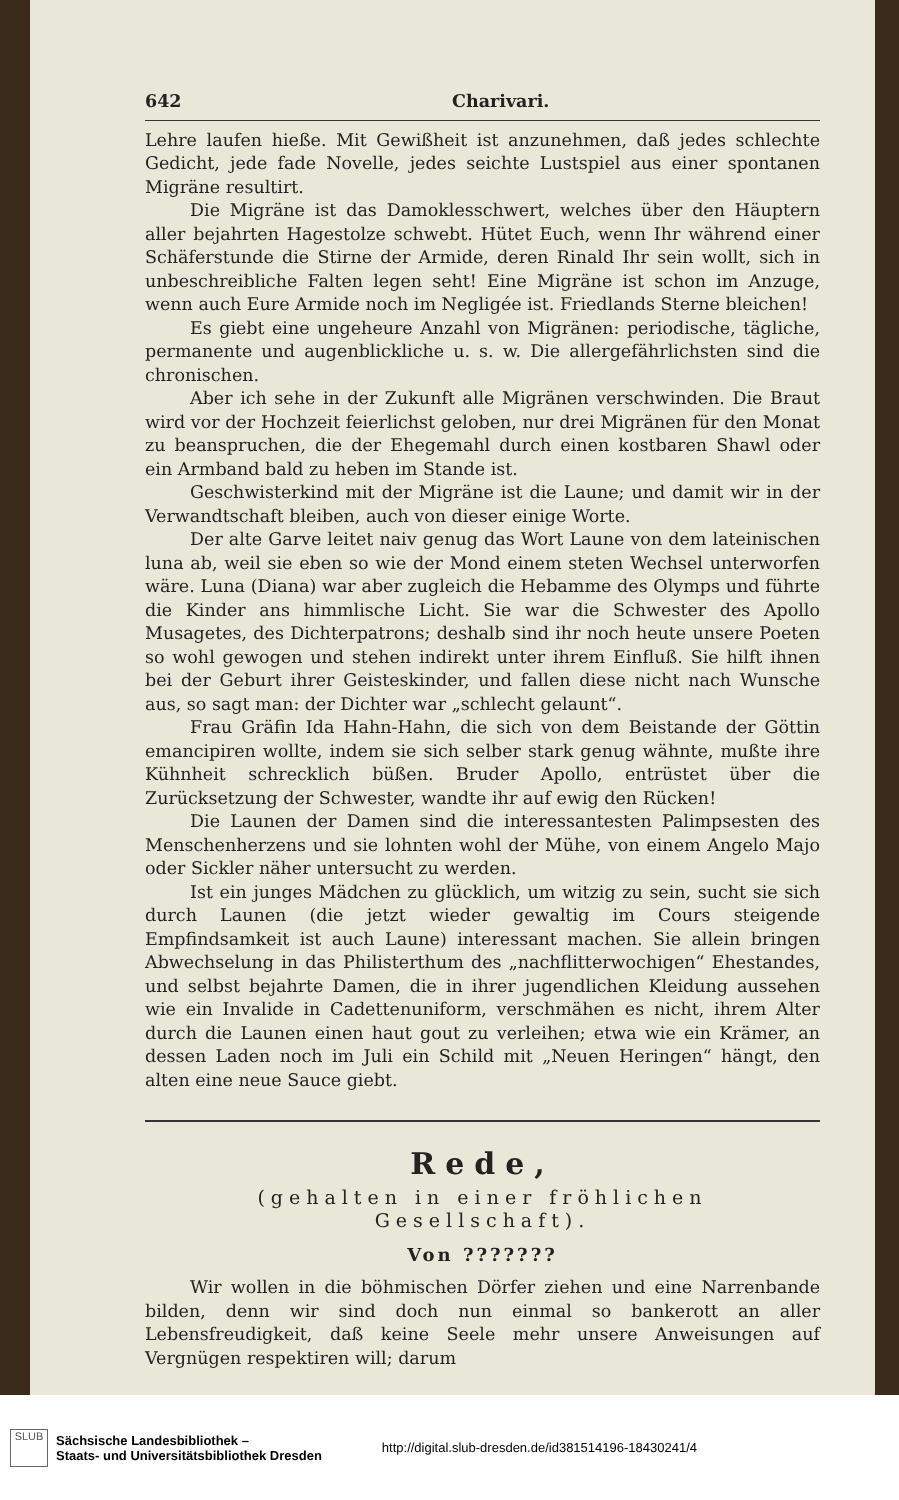642 Charivari.
Lehre laufen hieße. Mit Gewißheit ist anzunehmen, daß jedes schlechte Gedicht, jede fade Novelle, jedes seichte Lustspiel aus einer spontanen Migräne resultirt.
Die Migräne ist das Damoklesschwert, welches über den Häuptern aller bejahrten Hagestolze schwebt. Hütet Euch, wenn Ihr während einer Schäferstunde die Stirne der Armide, deren Rinald Ihr sein wollt, sich in unbeschreibliche Falten legen seht! Eine Migräne ist schon im Anzuge, wenn auch Eure Armide noch im Negligée ist. Friedlands Sterne bleichen!
Es giebt eine ungeheure Anzahl von Migränen: periodische, tägliche, permanente und augenblickliche u. s. w. Die allergefährlichsten sind die chronischen.
Aber ich sehe in der Zukunft alle Migränen verschwinden. Die Braut wird vor der Hochzeit feierlichst geloben, nur drei Migränen für den Monat zu beanspruchen, die der Ehegemahl durch einen kostbaren Shawl oder ein Armband bald zu heben im Stande ist.
Geschwisterkind mit der Migräne ist die Laune; und damit wir in der Verwandtschaft bleiben, auch von dieser einige Worte.
Der alte Garve leitet naiv genug das Wort Laune von dem lateinischen luna ab, weil sie eben so wie der Mond einem steten Wechsel unterworfen wäre. Luna (Diana) war aber zugleich die Hebamme des Olymps und führte die Kinder ans himmlische Licht. Sie war die Schwester des Apollo Musagetes, des Dichterpatrons; deshalb sind ihr noch heute unsere Poeten so wohl gewogen und stehen indirekt unter ihrem Einfluß. Sie hilft ihnen bei der Geburt ihrer Geisteskinder, und fallen diese nicht nach Wunsche aus, so sagt man: der Dichter war „schlecht gelaunt“.
Frau Gräfin Ida Hahn-Hahn, die sich von dem Beistande der Göttin emancipiren wollte, indem sie sich selber stark genug wähnte, mußte ihre Kühnheit schrecklich büßen. Bruder Apollo, entrüstet über die Zurücksetzung der Schwester, wandte ihr auf ewig den Rücken!
Die Launen der Damen sind die interessantesten Palimpsesten des Menschenherzens und sie lohnten wohl der Mühe, von einem Angelo Majo oder Sickler näher untersucht zu werden.
Ist ein junges Mädchen zu glücklich, um witzig zu sein, sucht sie sich durch Launen (die jetzt wieder gewaltig im Cours steigende Empfindsamkeit ist auch Laune) interessant machen. Sie allein bringen Abwechselung in das Philisterthum des „nachflitterwochigen“ Ehestandes, und selbst bejahrte Damen, die in ihrer jugendlichen Kleidung aussehen wie ein Invalide in Cadettenuniform, verschmähen es nicht, ihrem Alter durch die Launen einen haut gout zu verleihen; etwa wie ein Krämer, an dessen Laden noch im Juli ein Schild mit „Neuen Heringen“ hängt, den alten eine neue Sauce giebt.
Rede,
(gehalten in einer fröhlichen Gesellschaft).
Von ???????
Wir wollen in die böhmischen Dörfer ziehen und eine Narrenbande bilden, denn wir sind doch nun einmal so bankerott an aller Lebensfreudigkeit, daß keine Seele mehr unsere Anweisungen auf Vergnügen respektiren will; darum
SLUB
Sächsische Landesbibliothek –
Staats- und Universitätsbibliothek Dresden
http://digital.slub-dresden.de/id381514196-18430241/4